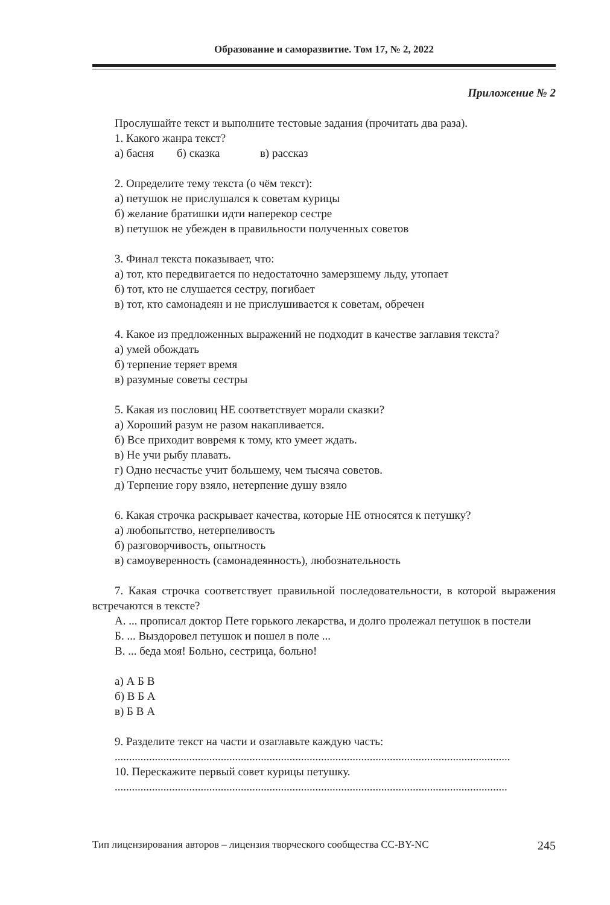Образование и саморазвитие. Том 17, № 2, 2022
Приложение № 2
Прослушайте текст и выполните тестовые задания (прочитать два раза).
1. Какого жанра текст?
а) басня б) сказка в) рассказ
2. Определите тему текста (о чём текст):
а) петушок не прислушался к советам курицы
б) желание братишки идти наперекор сестре
в) петушок не убежден в правильности полученных советов
3. Финал текста показывает, что:
а) тот, кто передвигается по недостаточно замерзшему льду, утопает
б) тот, кто не слушается сестру, погибает
в) тот, кто самонадеян и не прислушивается к советам, обречен
4. Какое из предложенных выражений не подходит в качестве заглавия текста?
а) умей обождать
б) терпение теряет время
в) разумные советы сестры
5. Какая из пословиц НЕ соответствует морали сказки?
а) Хороший разум не разом накапливается.
б) Все приходит вовремя к тому, кто умеет ждать.
в) Не учи рыбу плавать.
г) Одно несчастье учит большему, чем тысяча советов.
д) Терпение гору взяло, нетерпение душу взяло
6. Какая строчка раскрывает качества, которые НЕ относятся к петушку?
а) любопытство, нетерпеливость
б) разговорчивость, опытность
в) самоуверенность (самонадеянность), любознательность
7. Какая строчка соответствует правильной последовательности, в которой выражения встречаются в тексте?
А. ... прописал доктор Пете горького лекарства, и долго пролежал петушок в постели
Б. ... Выздоровел петушок и пошел в поле ...
В. ... беда моя! Больно, сестрица, больно!
а) А Б В
б) В Б А
в) Б В А
9. Разделите текст на части и озаглавьте каждую часть:
..........................................................................................................................................
10. Перескажите первый совет курицы петушку.
.........................................................................................................................................
Тип лицензирования авторов – лицензия творческого сообщества CC-BY-NC 245